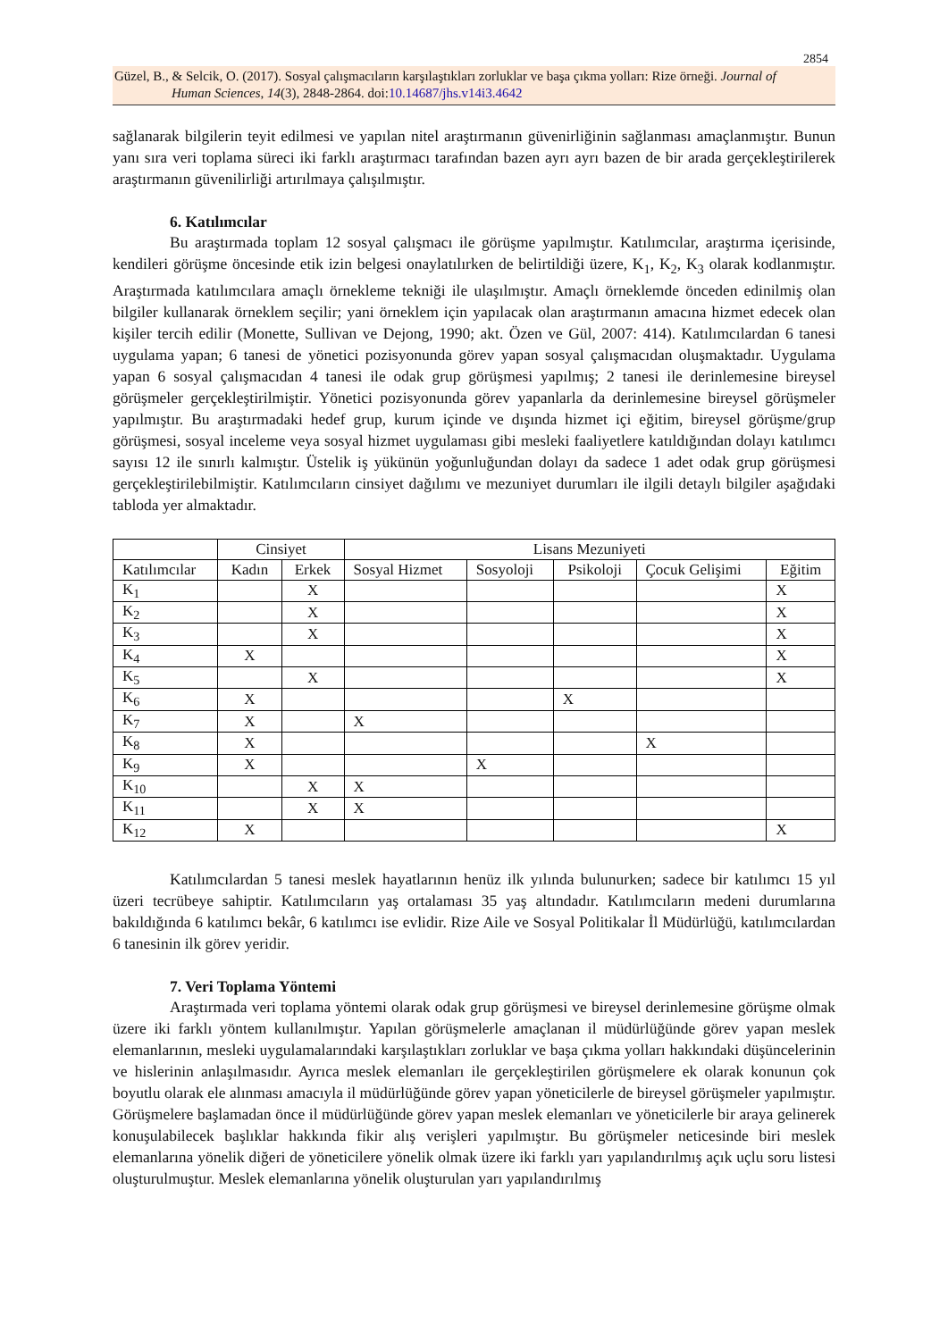2854
Güzel, B., & Selcik, O. (2017). Sosyal çalışmacıların karşılaştıkları zorluklar ve başa çıkma yolları: Rize örneği. Journal of
Human Sciences, 14(3), 2848-2864. doi:10.14687/jhs.v14i3.4642
sağlanarak bilgilerin teyit edilmesi ve yapılan nitel araştırmanın güvenirliğinin sağlanması amaçlanmıştır. Bunun yanı sıra veri toplama süreci iki farklı araştırmacı tarafından bazen ayrı ayrı bazen de bir arada gerçekleştirilerek araştırmanın güvenilirliği artırılmaya çalışılmıştır.
6. Katılımcılar
Bu araştırmada toplam 12 sosyal çalışmacı ile görüşme yapılmıştır. Katılımcılar, araştırma içerisinde, kendileri görüşme öncesinde etik izin belgesi onaylatılırken de belirtildiği üzere, K<sub>1</sub>, K<sub>2</sub>, K<sub>3</sub> olarak kodlanmıştır. Araştırmada katılımcılara amaçlı örnekleme tekniği ile ulaşılmıştır. Amaçlı örneklemde önceden edinilmiş olan bilgiler kullanarak örneklem seçilir; yani örneklem için yapılacak olan araştırmanın amacına hizmet edecek olan kişiler tercih edilir (Monette, Sullivan ve Dejong, 1990; akt. Özen ve Gül, 2007: 414). Katılımcılardan 6 tanesi uygulama yapan; 6 tanesi de yönetici pozisyonunda görev yapan sosyal çalışmacıdan oluşmaktadır. Uygulama yapan 6 sosyal çalışmacıdan 4 tanesi ile odak grup görüşmesi yapılmış; 2 tanesi ile derinlemesine bireysel görüşmeler gerçekleştirilmiştir. Yönetici pozisyonunda görev yapanlarla da derinlemesine bireysel görüşmeler yapılmıştır. Bu araştırmadaki hedef grup, kurum içinde ve dışında hizmet içi eğitim, bireysel görüşme/grup görüşmesi, sosyal inceleme veya sosyal hizmet uygulaması gibi mesleki faaliyetlere katıldığından dolayı katılımcı sayısı 12 ile sınırlı kalmıştır. Üstelik iş yükünün yoğunluğundan dolayı da sadece 1 adet odak grup görüşmesi gerçekleştirilebilmiştir. Katılımcıların cinsiyet dağılımı ve mezuniyet durumları ile ilgili detaylı bilgiler aşağıdaki tabloda yer almaktadır.
| | Cinsiyet | | Lisans Mezuniyeti | | | | |
| Katılımcılar | Kadın | Erkek | Sosyal Hizmet | Sosyoloji | Psikoloji | Çocuk Gelişimi | Eğitim |
| K<sub>1</sub> | | X | | | | | X |
| K<sub>2</sub> | | X | | | | | X |
| K<sub>3</sub> | | X | | | | | X |
| K<sub>4</sub> | X | | | | | | X |
| K<sub>5</sub> | | X | | | | | X |
| K<sub>6</sub> | X | | | | X | | |
| K<sub>7</sub> | X | | X | | | | |
| K<sub>8</sub> | X | | | | | X | |
| K<sub>9</sub> | X | | | X | | | |
| K<sub>10</sub> | | X | X | | | | |
| K<sub>11</sub> | | X | X | | | | |
| K<sub>12</sub> | X | | | | | | X |
Katılımcılardan 5 tanesi meslek hayatlarının henüz ilk yılında bulunurken; sadece bir katılımcı 15 yıl üzeri tecrübeye sahiptir. Katılımcıların yaş ortalaması 35 yaş altındadır. Katılımcıların medeni durumlarına bakıldığında 6 katılımcı bekâr, 6 katılımcı ise evlidir. Rize Aile ve Sosyal Politikalar İl Müdürlüğü, katılımcılardan 6 tanesinin ilk görev yeridir.
7. Veri Toplama Yöntemi
Araştırmada veri toplama yöntemi olarak odak grup görüşmesi ve bireysel derinlemesine görüşme olmak üzere iki farklı yöntem kullanılmıştır. Yapılan görüşmelerle amaçlanan il müdürlüğünde görev yapan meslek elemanlarının, mesleki uygulamalarındaki karşılaştıkları zorluklar ve başa çıkma yolları hakkındaki düşüncelerinin ve hislerinin anlaşılmasıdır. Ayrıca meslek elemanları ile gerçekleştirilen görüşmelere ek olarak konunun çok boyutlu olarak ele alınması amacıyla il müdürlüğünde görev yapan yöneticilerle de bireysel görüşmeler yapılmıştır. Görüşmelere başlamadan önce il müdürlüğünde görev yapan meslek elemanları ve yöneticilerle bir araya gelinerek konuşulabilecek başlıklar hakkında fikir alış verişleri yapılmıştır. Bu görüşmeler neticesinde biri meslek elemanlarına yönelik diğeri de yöneticilere yönelik olmak üzere iki farklı yarı yapılandırılmış açık uçlu soru listesi oluşturulmuştur. Meslek elemanlarına yönelik oluşturulan yarı yapılandırılmış